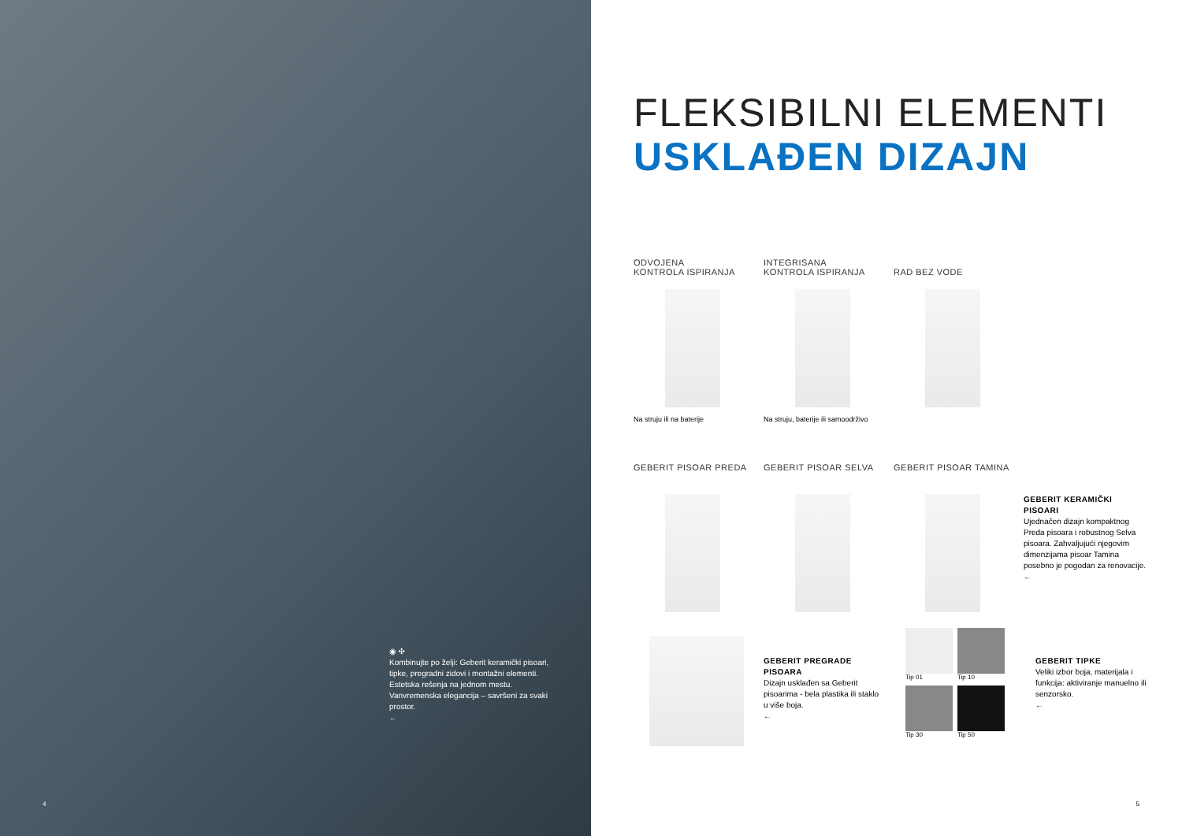◉ ✣
Kombinujte po želji: Geberit keramički pisoari, tipke, pregradni zidovi i montažni elementi. Estetska rešenja na jednom mestu. Vanvremenska elegancija – savršeni za svaki prostor.
←
4
FLEKSIBILNI ELEMENTI
USKLAĐEN DIZAJN
ODVOJENA
KONTROLA ISPIRANJA
Na struju ili na baterije
INTEGRISANA
KONTROLA ISPIRANJA
Na struju, baterije ili samoodrživo
RAD BEZ VODE
GEBERIT PISOAR PREDA GEBERIT PISOAR SELVA GEBERIT PISOAR TAMINA
GEBERIT KERAMIČKI PISOARI
Ujednačen dizajn kompaktnog Preda pisoara i robustnog Selva pisoara. Zahvaljujući njegovim dimenzijama pisoar Tamina posebno je pogodan za renovacije.
←
GEBERIT PREGRADE PISOARA
Dizajn usklađen sa Geberit pisoarima - bela plastika ili staklo u više boja.
←
Tip 01
Tip 10
Tip 30
Tip 50
GEBERIT TIPKE
Veliki izbor boja, materijala i funkcija: aktiviranje manuelno ili senzorsko.
←
5